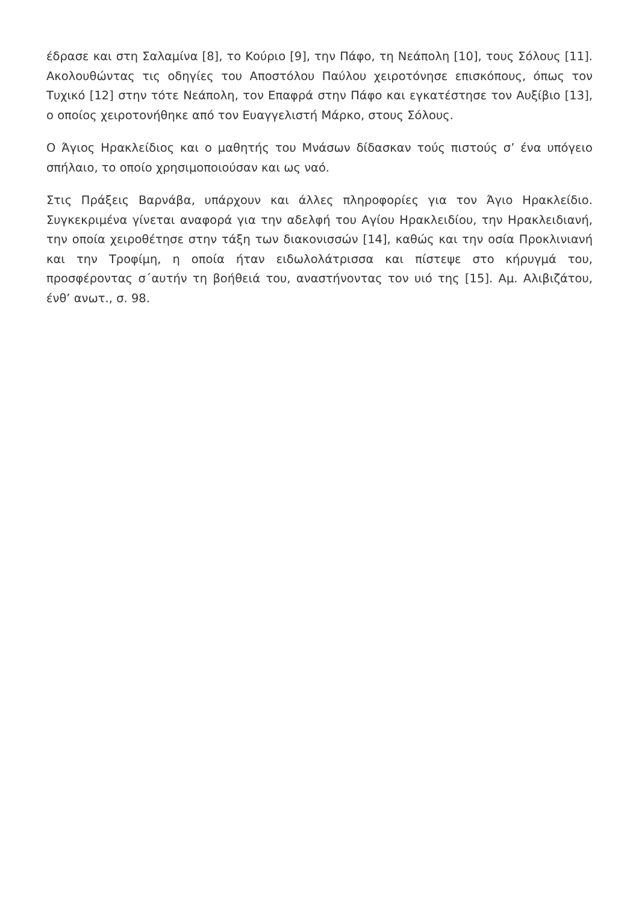έδρασε και στη Σαλαμίνα [8], το Κούριο [9], την Πάφο, τη Νεάπολη [10], τους Σόλους [11]. Ακολουθώντας τις οδηγίες του Αποστόλου Παύλου χειροτόνησε επισκόπους, όπως τον Τυχικό [12] στην τότε Νεάπολη, τον Επαφρά στην Πάφο και εγκατέστησε τον Αυξίβιο [13], ο οποίος χειροτονήθηκε από τον Ευαγγελιστή Μάρκο, στους Σόλους.
Ο Άγιος Ηρακλείδιος και ο μαθητής του Μνάσων δίδασκαν τούς πιστούς σ’ ένα υπόγειο σπήλαιο, το οποίο χρησιμοποιούσαν και ως ναό.
Στις Πράξεις Βαρνάβα, υπάρχουν και άλλες πληροφορίες για τον Άγιο Ηρακλείδιο. Συγκεκριμένα γίνεται αναφορά για την αδελφή του Αγίου Ηρακλειδίου, την Ηρακλειδιανή, την οποία χειροθέτησε στην τάξη των διακονισσών [14], καθώς και την οσία Προκλινιανή και την Τροφίμη, η οποία ήταν ειδωλολάτρισσα και πίστεψε στο κήρυγμά του, προσφέροντας σ΄αυτήν τη βοήθειά του, αναστήνοντας τον υιό της [15]. Αμ. Αλιβιζάτου, ένθ’ ανωτ., σ. 98.